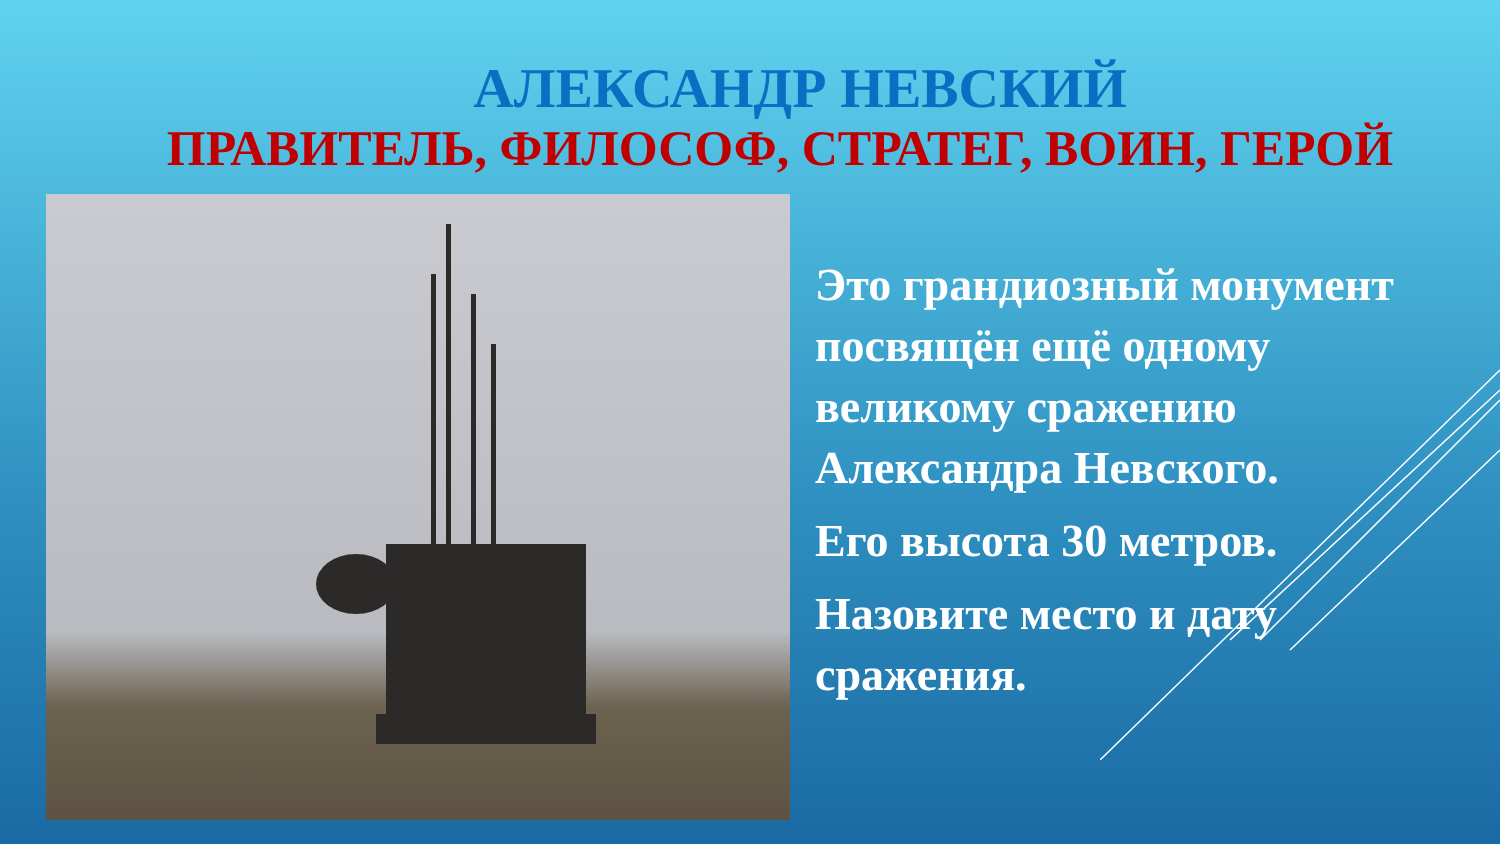АЛЕКСАНДР НЕВСКИЙ
ПРАВИТЕЛЬ, ФИЛОСОФ, СТРАТЕГ, ВОИН, ГЕРОЙ
Это грандиозный монумент посвящён ещё одному великому сражению Александра Невского.
Его высота 30 метров.
Назовите место и дату сражения.